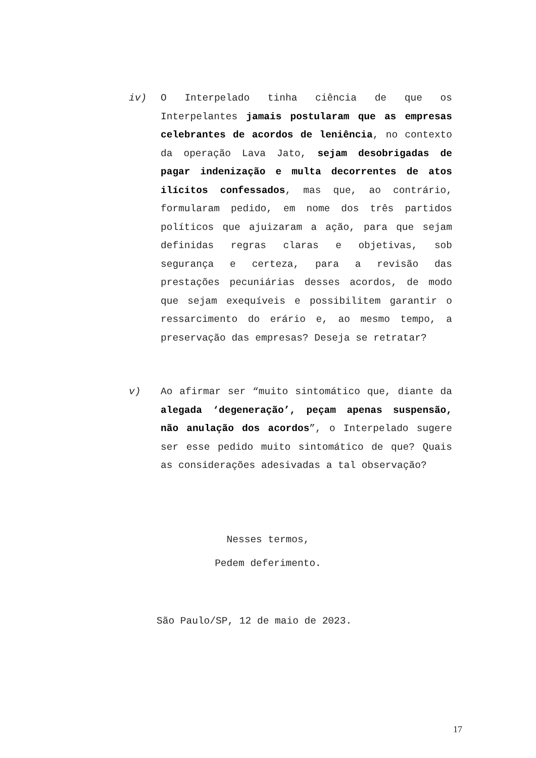iv) O Interpelado tinha ciência de que os Interpelantes jamais postularam que as empresas celebrantes de acordos de leniência, no contexto da operação Lava Jato, sejam desobrigadas de pagar indenização e multa decorrentes de atos ilícitos confessados, mas que, ao contrário, formularam pedido, em nome dos três partidos políticos que ajuizaram a ação, para que sejam definidas regras claras e objetivas, sob segurança e certeza, para a revisão das prestações pecuniárias desses acordos, de modo que sejam exequíveis e possibilitem garantir o ressarcimento do erário e, ao mesmo tempo, a preservação das empresas? Deseja se retratar?
v) Ao afirmar ser “muito sintomático que, diante da alegada ‘degeneração’, peçam apenas suspensão, não anulação dos acordos”, o Interpelado sugere ser esse pedido muito sintomático de que? Quais as considerações adesivadas a tal observação?
Nesses termos,
Pedem deferimento.
São Paulo/SP, 12 de maio de 2023.
17